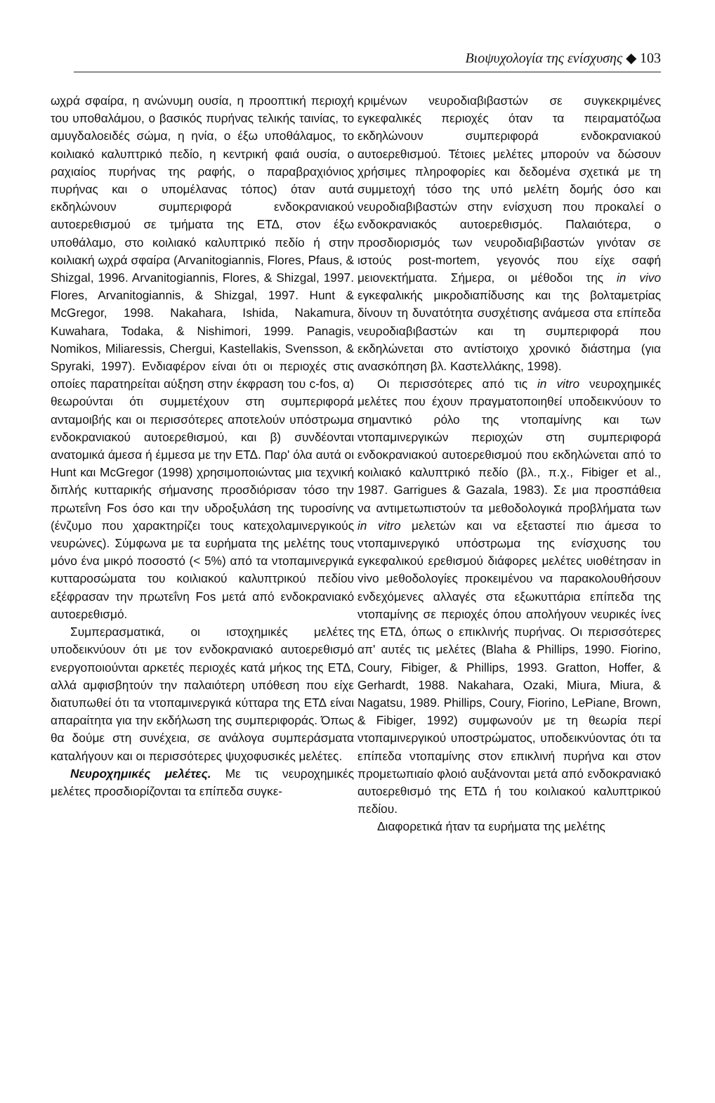Βιοψυχολογία της ενίσχυσης ◆ 103
ωχρά σφαίρα, η ανώνυμη ουσία, η προοπτική περιοχή του υποθαλάμου, ο βασικός πυρήνας τελικής ταινίας, το αμυγδαλοειδές σώμα, η ηνία, ο έξω υποθάλαμος, το κοιλιακό καλυπτρικό πεδίο, η κεντρική φαιά ουσία, ο ραχιαίος πυρήνας της ραφής, ο παραβραχιόνιος πυρήνας και ο υπομέλανας τόπος) όταν αυτά εκδηλώνουν συμπεριφορά ενδοκρανιακού αυτοερεθισμού σε τμήματα της ΕΤΔ, στον έξω υποθάλαμο, στο κοιλιακό καλυπτρικό πεδίο ή στην κοιλιακή ωχρά σφαίρα (Arvanitogiannis, Flores, Pfaus, & Shizgal, 1996. Arvanitogiannis, Flores, & Shizgal, 1997. Flores, Arvanitogiannis, & Shizgal, 1997. Hunt & McGregor, 1998. Nakahara, Ishida, Nakamura, Kuwahara, Todaka, & Nishimori, 1999. Panagis, Nomikos, Miliaressis, Chergui, Kastellakis, Svensson, & Spyraki, 1997). Ενδιαφέρον είναι ότι οι περιοχές στις οποίες παρατηρείται αύξηση στην έκφραση του c-fos, α) θεωρούνται ότι συμμετέχουν στη συμπεριφορά ανταμοιβής και οι περισσότερες αποτελούν υπόστρωμα ενδοκρανιακού αυτοερεθισμού, και β) συνδέονται ανατομικά άμεσα ή έμμεσα με την ΕΤΔ. Παρ' όλα αυτά οι Hunt και McGregor (1998) χρησιμοποιώντας μια τεχνική διπλής κυτταρικής σήμανσης προσδιόρισαν τόσο την πρωτεΐνη Fos όσο και την υδροξυλάση της τυροσίνης (ένζυμο που χαρακτηρίζει τους κατεχολαμινεργικούς νευρώνες). Σύμφωνα με τα ευρήματα της μελέτης τους μόνο ένα μικρό ποσοστό (< 5%) από τα ντοπαμινεργικά κυτταροσώματα του κοιλιακού καλυπτρικού πεδίου εξέφρασαν την πρωτεΐνη Fos μετά από ενδοκρανιακό αυτοερεθισμό.
Συμπερασματικά, οι ιστοχημικές μελέτες υποδεικνύουν ότι με τον ενδοκρανιακό αυτοερεθισμό ενεργοποιούνται αρκετές περιοχές κατά μήκος της ΕΤΔ, αλλά αμφισβητούν την παλαιότερη υπόθεση που είχε διατυπωθεί ότι τα ντοπαμινεργικά κύτταρα της ΕΤΔ είναι απαραίτητα για την εκδήλωση της συμπεριφοράς. Όπως θα δούμε στη συνέχεια, σε ανάλογα συμπεράσματα καταλήγουν και οι περισσότερες ψυχοφυσικές μελέτες.
Νευροχημικές μελέτες. Με τις νευροχημικές μελέτες προσδιορίζονται τα επίπεδα συγκε-
κριμένων νευροδιαβιβαστών σε συγκεκριμένες εγκεφαλικές περιοχές όταν τα πειραματόζωα εκδηλώνουν συμπεριφορά ενδοκρανιακού αυτοερεθισμού. Τέτοιες μελέτες μπορούν να δώσουν χρήσιμες πληροφορίες και δεδομένα σχετικά με τη συμμετοχή τόσο της υπό μελέτη δομής όσο και νευροδιαβιβαστών στην ενίσχυση που προκαλεί ο ενδοκρανιακός αυτοερεθισμός. Παλαιότερα, ο προσδιορισμός των νευροδιαβιβαστών γινόταν σε ιστούς post-mortem, γεγονός που είχε σαφή μειονεκτήματα. Σήμερα, οι μέθοδοι της in vivo εγκεφαλικής μικροδιαπίδυσης και της βολταμετρίας δίνουν τη δυνατότητα συσχέτισης ανάμεσα στα επίπεδα νευροδιαβιβαστών και τη συμπεριφορά που εκδηλώνεται στο αντίστοιχο χρονικό διάστημα (για ανασκόπηση βλ. Καστελλάκης, 1998).
Οι περισσότερες από τις in vitro νευροχημικές μελέτες που έχουν πραγματοποιηθεί υποδεικνύουν το σημαντικό ρόλο της ντοπαμίνης και των ντοπαμινεργικών περιοχών στη συμπεριφορά ενδοκρανιακού αυτοερεθισμού που εκδηλώνεται από το κοιλιακό καλυπτρικό πεδίο (βλ., π.χ., Fibiger et al., 1987. Garrigues & Gazala, 1983). Σε μια προσπάθεια να αντιμετωπιστούν τα μεθοδολογικά προβλήματα των in vitro μελετών και να εξεταστεί πιο άμεσα το ντοπαμινεργικό υπόστρωμα της ενίσχυσης του εγκεφαλικού ερεθισμού διάφορες μελέτες υιοθέτησαν in vivo μεθοδολογίες προκειμένου να παρακολουθήσουν ενδεχόμενες αλλαγές στα εξωκυττάρια επίπεδα της ντοπαμίνης σε περιοχές όπου απολήγουν νευρικές ίνες της ΕΤΔ, όπως ο επικλινής πυρήνας. Οι περισσότερες απ' αυτές τις μελέτες (Blaha & Phillips, 1990. Fiorino, Coury, Fibiger, & Phillips, 1993. Gratton, Hoffer, & Gerhardt, 1988. Nakahara, Ozaki, Miura, Miura, & Nagatsu, 1989. Phillips, Coury, Fiorino, LePiane, Brown, & Fibiger, 1992) συμφωνούν με τη θεωρία περί ντοπαμινεργικού υποστρώματος, υποδεικνύοντας ότι τα επίπεδα ντοπαμίνης στον επικλινή πυρήνα και στον προμετωπιαίο φλοιό αυξάνονται μετά από ενδοκρανιακό αυτοερεθισμό της ΕΤΔ ή του κοιλιακού καλυπτρικού πεδίου.
Διαφορετικά ήταν τα ευρήματα της μελέτης